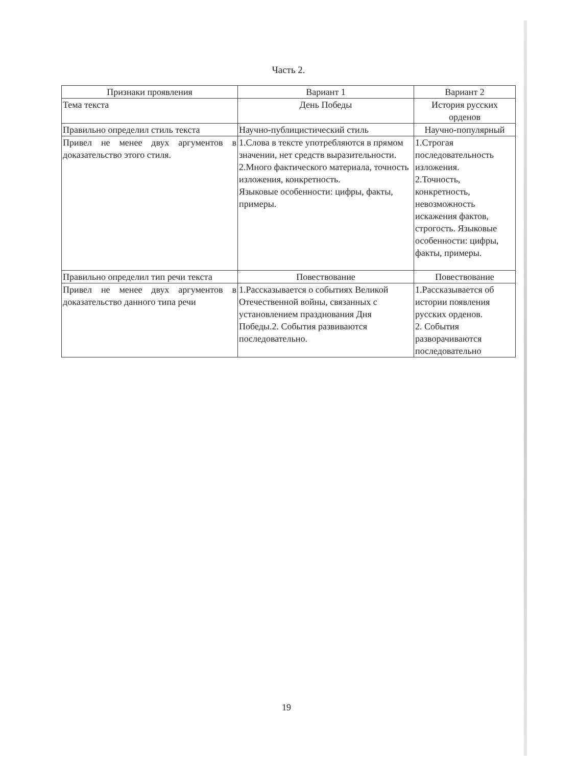Часть 2.
| Признаки проявления | Вариант 1 | Вариант 2 |
| --- | --- | --- |
| Тема текста | День Победы | История русских орденов |
| Правильно определил стиль текста | Научно-публицистический стиль | Научно-популярный |
| Привел не менее двух аргументов в доказательство этого стиля. | 1.Слова в тексте употребляются в прямом значении, нет средств выразительности. 2.Много фактического материала, точность изложения, конкретность. Языковые особенности: цифры, факты, примеры. | 1.Строгая последовательность изложения. 2.Точность, конкретность, невозможность искажения фактов, строгость. Языковые особенности: цифры, факты, примеры. |
| Правильно определил тип речи текста | Повествование | Повествование |
| Привел не менее двух аргументов в доказательство данного типа речи | 1.Рассказывается о событиях Великой Отечественной войны, связанных с установлением празднования Дня Победы.2. События развиваются последовательно. | 1.Рассказывается об истории появления русских орденов. 2. События разворачиваются последовательно |
19